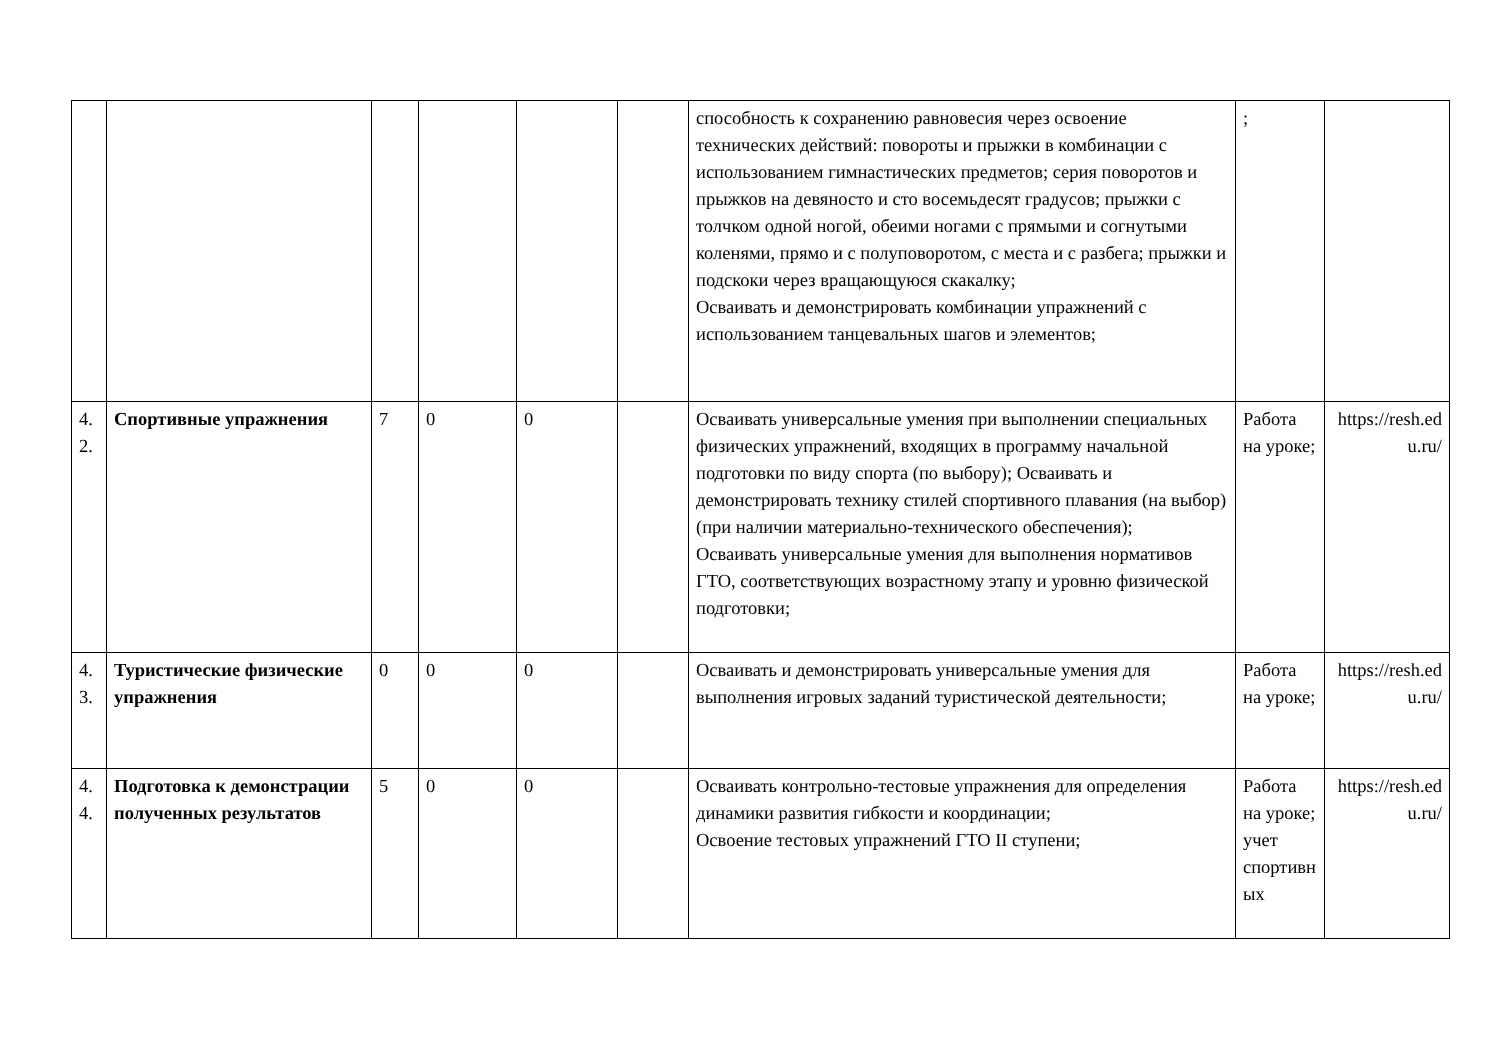| | | | | | | способность к сохранению равновесия через освоение технических действий: повороты и прыжки в комбинации с использованием гимнастических предметов; серия поворотов и прыжков на девяносто и сто восемьдесят градусов; прыжки с толчком одной ногой, обеими ногами с прямыми и согнутыми коленями, прямо и с полуповоротом, с места и с разбега; прыжки и подскоки через вращающуюся скакалку; Осваивать и демонстрировать комбинации упражнений с использованием танцевальных шагов и элементов; | ; | |
| 4. 2. | Спортивные упражнения | 7 | 0 | 0 | | Осваивать универсальные умения при выполнении специальных физических упражнений, входящих в программу начальной подготовки по виду спорта (по выбору); Осваивать и демонстрировать технику стилей спортивного плавания (на выбор) (при наличии материально-технического обеспечения); Осваивать универсальные умения для выполнения нормативов ГТО, соответствующих возрастному этапу и уровню физической подготовки; | Работа на уроке; | https://resh.edu.ru/ |
| 4. 3. | Туристические физические упражнения | 0 | 0 | 0 | | Осваивать и демонстрировать универсальные умения для выполнения игровых заданий туристической деятельности; | Работа на уроке; | https://resh.edu.ru/ |
| 4. 4. | Подготовка к демонстрации полученных результатов | 5 | 0 | 0 | | Осваивать контрольно-тестовые упражнения для определения динамики развития гибкости и координации; Освоение тестовых упражнений ГТО II ступени; | Работа на уроке; учет спортивных | https://resh.edu.ru/ |